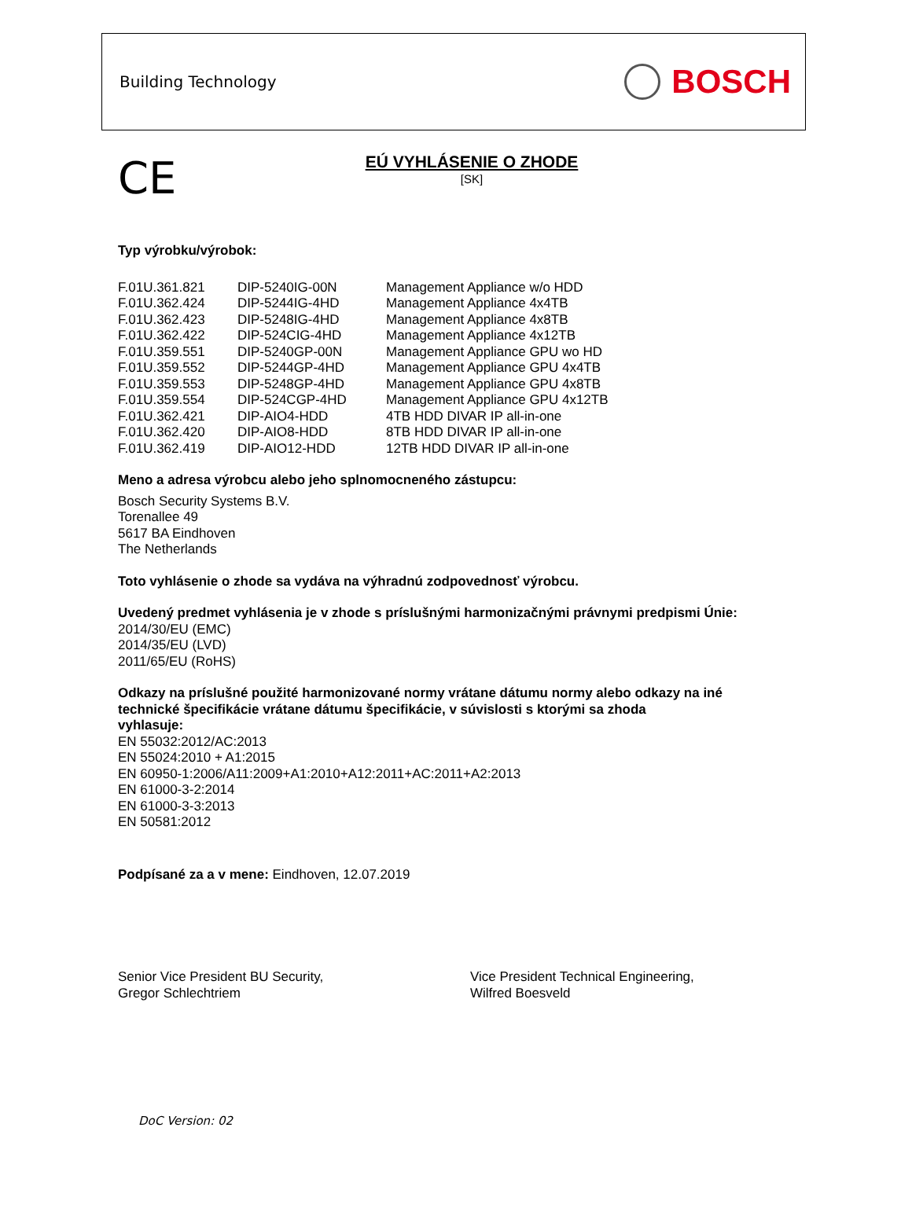Building Technology
BOSCH
CE
EÚ VYHLÁSENIE O ZHODE
[SK]
Typ výrobku/výrobok:
| F.01U.361.821 | DIP-5240IG-00N | Management Appliance w/o HDD |
| F.01U.362.424 | DIP-5244IG-4HD | Management Appliance 4x4TB |
| F.01U.362.423 | DIP-5248IG-4HD | Management Appliance 4x8TB |
| F.01U.362.422 | DIP-524CIG-4HD | Management Appliance 4x12TB |
| F.01U.359.551 | DIP-5240GP-00N | Management Appliance GPU wo HD |
| F.01U.359.552 | DIP-5244GP-4HD | Management Appliance GPU 4x4TB |
| F.01U.359.553 | DIP-5248GP-4HD | Management Appliance GPU 4x8TB |
| F.01U.359.554 | DIP-524CGP-4HD | Management Appliance GPU 4x12TB |
| F.01U.362.421 | DIP-AIO4-HDD | 4TB HDD DIVAR IP all-in-one |
| F.01U.362.420 | DIP-AIO8-HDD | 8TB HDD DIVAR IP all-in-one |
| F.01U.362.419 | DIP-AIO12-HDD | 12TB HDD DIVAR IP all-in-one |
Meno a adresa výrobcu alebo jeho splnomocneného zástupcu:
Bosch Security Systems B.V.
Torenallee 49
5617 BA Eindhoven
The Netherlands
Toto vyhlásenie o zhode sa vydáva na výhradnú zodpovednosť výrobcu.
Uvedený predmet vyhlásenia je v zhode s príslušnými harmonizačnými právnymi predpismi Únie:
2014/30/EU (EMC)
2014/35/EU (LVD)
2011/65/EU (RoHS)
Odkazy na príslušné použité harmonizované normy vrátane dátumu normy alebo odkazy na iné
technické špecifikácie vrátane dátumu špecifikácie, v súvislosti s ktorými sa zhoda
vyhlasuje:
EN 55032:2012/AC:2013
EN 55024:2010 + A1:2015
EN 60950-1:2006/A11:2009+A1:2010+A12:2011+AC:2011+A2:2013
EN 61000-3-2:2014
EN 61000-3-3:2013
EN 50581:2012
Podpísané za a v mene: Eindhoven, 12.07.2019
Senior Vice President BU Security,
Gregor Schlechtriem
Vice President Technical Engineering,
Wilfred Boesveld
DoC Version: 02